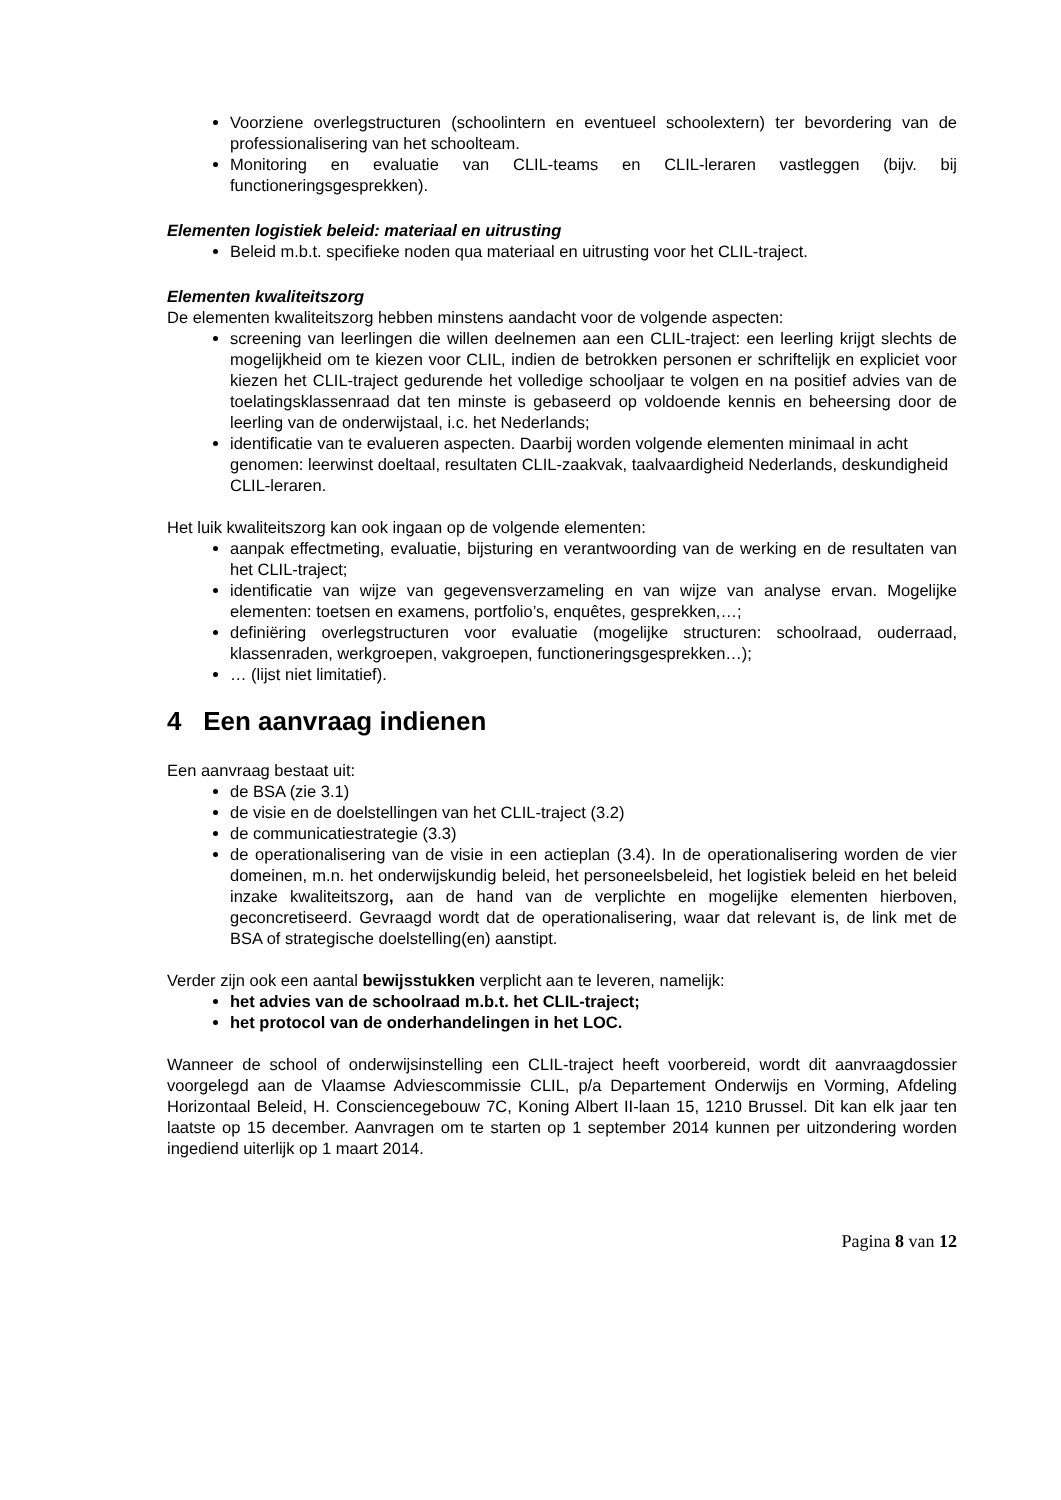Voorziene overlegstructuren (schoolintern en eventueel schoolextern) ter bevordering van de professionalisering van het schoolteam.
Monitoring en evaluatie van CLIL-teams en CLIL-leraren vastleggen (bijv. bij functioneringsgesprekken).
Elementen logistiek beleid: materiaal en uitrusting
Beleid m.b.t. specifieke noden qua materiaal en uitrusting voor het CLIL-traject.
Elementen kwaliteitszorg
De elementen kwaliteitszorg hebben minstens aandacht voor de volgende aspecten:
screening van leerlingen die willen deelnemen aan een CLIL-traject: een leerling krijgt slechts de mogelijkheid om te kiezen voor CLIL, indien de betrokken personen er schriftelijk en expliciet voor kiezen het CLIL-traject gedurende het volledige schooljaar te volgen en na positief advies van de toelatingsklassenraad dat ten minste is gebaseerd op voldoende kennis en beheersing door de leerling van de onderwijstaal, i.c. het Nederlands;
identificatie van te evalueren aspecten. Daarbij worden volgende elementen minimaal in acht genomen: leerwinst doeltaal, resultaten CLIL-zaakvak, taalvaardigheid Nederlands, deskundigheid CLIL-leraren.
Het luik kwaliteitszorg kan ook ingaan op de volgende elementen:
aanpak effectmeting, evaluatie, bijsturing en verantwoording van de werking en de resultaten van het CLIL-traject;
identificatie van wijze van gegevensverzameling en van wijze van analyse ervan. Mogelijke elementen: toetsen en examens, portfolio’s, enquêtes, gesprekken,…;
definiëring overlegstructuren voor evaluatie (mogelijke structuren: schoolraad, ouderraad, klassenraden, werkgroepen, vakgroepen, functioneringsgesprekken…);
… (lijst niet limitatief).
4 Een aanvraag indienen
Een aanvraag bestaat uit:
de BSA (zie 3.1)
de visie en de doelstellingen van het CLIL-traject (3.2)
de communicatiestrategie (3.3)
de operationalisering van de visie in een actieplan (3.4). In de operationalisering worden de vier domeinen, m.n. het onderwijskundig beleid, het personeelsbeleid, het logistiek beleid en het beleid inzake kwaliteitszorg, aan de hand van de verplichte en mogelijke elementen hierboven, geconcretiseerd. Gevraagd wordt dat de operationalisering, waar dat relevant is, de link met de BSA of strategische doelstelling(en) aanstipt.
Verder zijn ook een aantal bewijsstukken verplicht aan te leveren, namelijk:
het advies van de schoolraad m.b.t. het CLIL-traject;
het protocol van de onderhandelingen in het LOC.
Wanneer de school of onderwijsinstelling een CLIL-traject heeft voorbereid, wordt dit aanvraagdossier voorgelegd aan de Vlaamse Adviescommissie CLIL, p/a Departement Onderwijs en Vorming, Afdeling Horizontaal Beleid, H. Consciencegebouw 7C, Koning Albert II-laan 15, 1210 Brussel. Dit kan elk jaar ten laatste op 15 december. Aanvragen om te starten op 1 september 2014 kunnen per uitzondering worden ingediend uiterlijk op 1 maart 2014.
Pagina 8 van 12